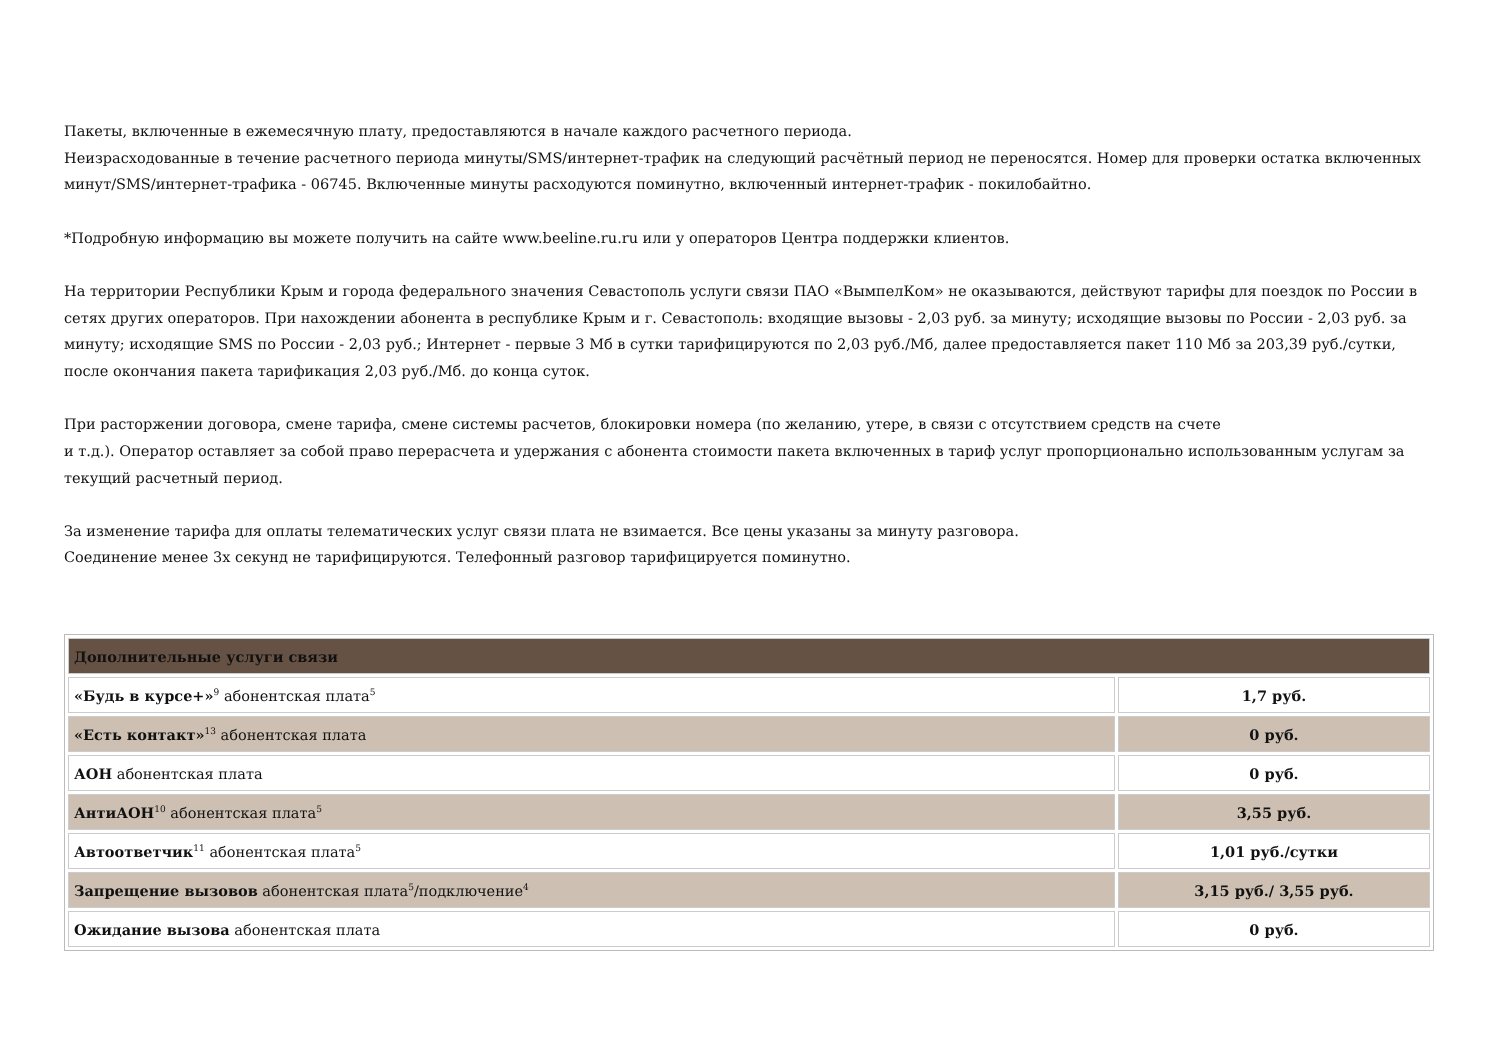Пакеты, включенные в ежемесячную плату, предоставляются в начале каждого расчетного периода.
Неизрасходованные в течение расчетного периода минуты/SMS/интернет-трафик на следующий расчётный период не переносятся. Номер для проверки остатка включенных минут/SMS/интернет-трафика - 06745. Включенные минуты расходуются поминутно, включенный интернет-трафик - покилобайтно.
*Подробную информацию вы можете получить на сайте www.beeline.ru.ru или у операторов Центра поддержки клиентов.
На территории Республики Крым и города федерального значения Севастополь услуги связи ПАО «ВымпелКом» не оказываются, действуют тарифы для поездок по России в сетях других операторов. При нахождении абонента в республике Крым и г. Севастополь: входящие вызовы - 2,03 руб. за минуту; исходящие вызовы по России - 2,03 руб. за минуту; исходящие SMS по России - 2,03 руб.; Интернет - первые 3 Мб в сутки тарифицируются по 2,03 руб./Мб, далее предоставляется пакет 110 Мб за 203,39 руб./сутки, после окончания пакета тарификация 2,03 руб./Мб. до конца суток.
При расторжении договора, смене тарифа, смене системы расчетов, блокировки номера (по желанию, утере, в связи с отсутствием средств на счете
и т.д.). Оператор оставляет за собой право перерасчета и удержания с абонента стоимости пакета включенных в тариф услуг пропорционально использованным услугам за текущий расчетный период.
За изменение тарифа для оплаты телематических услуг связи плата не взимается. Все цены указаны за минуту разговора.
Соединение менее 3х секунд не тарифицируются. Телефонный разговор тарифицируется поминутно.
| Дополнительные услуги связи | |
| «Будь в курсе+»<sup>9</sup> абонентская плата<sup>5</sup> | 1,7 руб. |
| «Есть контакт»<sup>13</sup> абонентская плата | 0 руб. |
| АОН абонентская плата | 0 руб. |
| АнтиАОН<sup>10</sup> абонентская плата<sup>5</sup> | 3,55 руб. |
| Автоответчик<sup>11</sup> абонентская плата<sup>5</sup> | 1,01 руб./сутки |
| Запрещение вызовов абонентская плата<sup>5</sup>/подключение<sup>4</sup> | 3,15 руб./ 3,55 руб. |
| Ожидание вызова абонентская плата | 0 руб. |